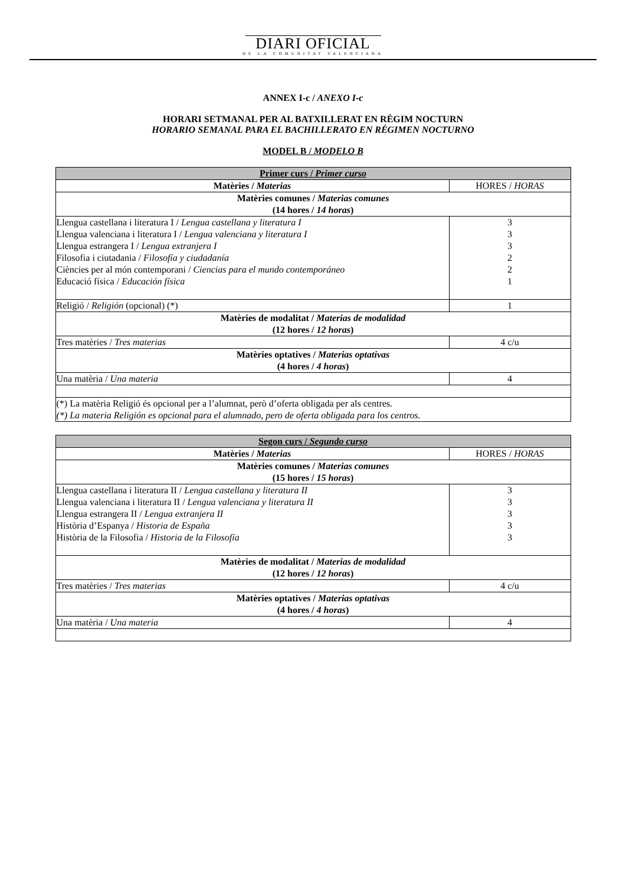DIARI OFICIAL
DE LA COMUNITAT VALENCIANA
ANNEX I-c / ANEXO I-c
HORARI SETMANAL PER AL BATXILLERAT EN RÈGIM NOCTURN
HORARIO SEMANAL PARA EL BACHILLERATO EN RÉGIMEN NOCTURNO
MODEL B / MODELO B
| Primer curs / Primer curso | |
| --- | --- |
| Matèries / Materias | HORES / HORAS |
| Matèries comunes / Materias comunes (14 hores / 14 horas ) | |
| Llengua castellana i literatura I / Lengua castellana y literatura I Llengua valenciana i literatura I / Lengua valenciana y literatura I Llengua estrangera I / Lengua extranjera I Filosofia i ciutadania / Filosofía y ciudadanía Ciències per al món contemporani / Ciencias para el mundo contemporáneo Educació física / Educación física | 3 3 3 2 2 1 |
| Religió / Religión (opcional) (*) | 1 |
| Matèries de modalitat / Materias de modalidad (12 hores / 12 horas ) | |
| Tres matèries / Tres materias | 4 c/u |
| Matèries optatives / Materias optativas (4 hores / 4 horas ) | |
| Una matèria / Una materia | 4 |
| (*) La matèria Religió és opcional per a l’alumnat, però d’oferta obligada per als centres. (*) La materia Religión es opcional para el alumnado, pero de oferta obligada para los centros. | |
| Segon curs / Segundo curso | |
| --- | --- |
| Matèries / Materias | HORES / HORAS |
| Matèries comunes / Materias comunes (15 hores / 15 horas ) | |
| Llengua castellana i literatura II / Lengua castellana y literatura II Llengua valenciana i literatura II / Lengua valenciana y literatura II Llengua estrangera II / Lengua extranjera II Història d’Espanya / Historia de España Història de la Filosofia / Historia de la Filosofía | 3 3 3 3 3 |
| Matèries de modalitat / Materias de modalidad (12 hores / 12 horas ) | |
| Tres matèries / Tres materias | 4 c/u |
| Matèries optatives / Materias optativas (4 hores / 4 horas ) | |
| Una matèria / Una materia | 4 |